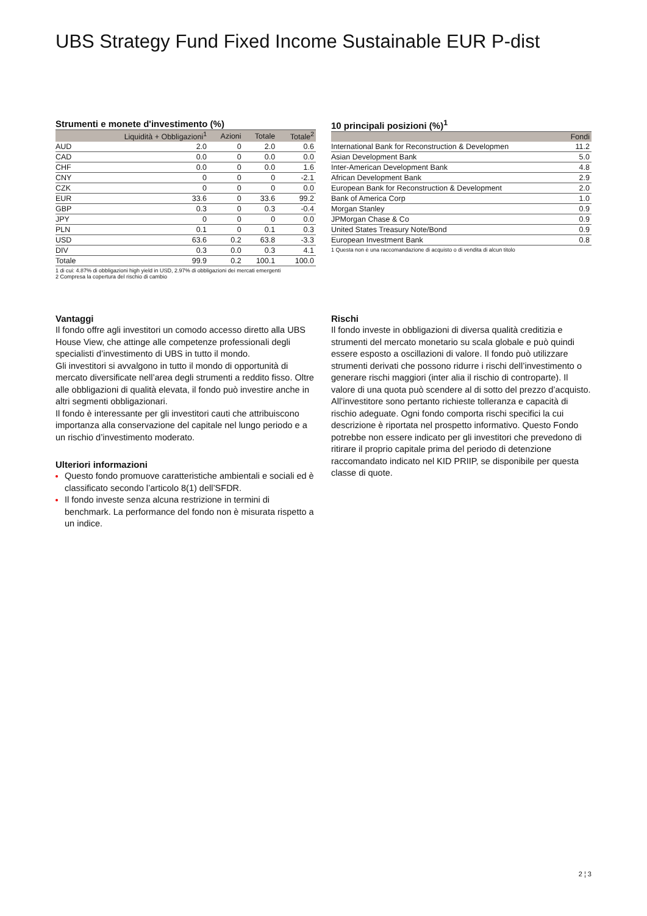UBS Strategy Fund Fixed Income Sustainable EUR P-dist
Strumenti e monete d'investimento (%)
| | Liquidità + Obbligazioni<sup>1</sup> | Azioni | Totale | Totale<sup>2</sup> |
| --- | --- | --- | --- | --- |
| AUD | 2.0 | 0 | 2.0 | 0.6 |
| CAD | 0.0 | 0 | 0.0 | 0.0 |
| CHF | 0.0 | 0 | 0.0 | 1.6 |
| CNY | 0 | 0 | 0 | -2.1 |
| CZK | 0 | 0 | 0 | 0.0 |
| EUR | 33.6 | 0 | 33.6 | 99.2 |
| GBP | 0.3 | 0 | 0.3 | -0.4 |
| JPY | 0 | 0 | 0 | 0.0 |
| PLN | 0.1 | 0 | 0.1 | 0.3 |
| USD | 63.6 | 0.2 | 63.8 | -3.3 |
| DIV | 0.3 | 0.0 | 0.3 | 4.1 |
| Totale | 99.9 | 0.2 | 100.1 | 100.0 |
1 di cui: 4.87% di obbligazioni high yield in USD, 2.97% di obbligazioni dei mercati emergenti
2 Compresa la copertura del rischio di cambio
10 principali posizioni (%)<sup>1</sup>
| | Fondi |
| --- | --- |
| International Bank for Reconstruction & Developmen | 11.2 |
| Asian Development Bank | 5.0 |
| Inter-American Development Bank | 4.8 |
| African Development Bank | 2.9 |
| European Bank for Reconstruction & Development | 2.0 |
| Bank of America Corp | 1.0 |
| Morgan Stanley | 0.9 |
| JPMorgan Chase & Co | 0.9 |
| United States Treasury Note/Bond | 0.9 |
| European Investment Bank | 0.8 |
1 Questa non è una raccomandazione di acquisto o di vendita di alcun titolo
Vantaggi
Il fondo offre agli investitori un comodo accesso diretto alla UBS House View, che attinge alle competenze professionali degli specialisti d’investimento di UBS in tutto il mondo.
Gli investitori si avvalgono in tutto il mondo di opportunità di mercato diversificate nell’area degli strumenti a reddito fisso. Oltre alle obbligazioni di qualità elevata, il fondo può investire anche in altri segmenti obbligazionari.
Il fondo è interessante per gli investitori cauti che attribuiscono importanza alla conservazione del capitale nel lungo periodo e a un rischio d’investimento moderato.
Ulteriori informazioni
Questo fondo promuove caratteristiche ambientali e sociali ed è classificato secondo l’articolo 8(1) dell’SFDR.
Il fondo investe senza alcuna restrizione in termini di benchmark. La performance del fondo non è misurata rispetto a un indice.
Rischi
Il fondo investe in obbligazioni di diversa qualità creditizia e strumenti del mercato monetario su scala globale e può quindi essere esposto a oscillazioni di valore. Il fondo può utilizzare strumenti derivati che possono ridurre i rischi dell’investimento o generare rischi maggiori (inter alia il rischio di controparte). Il valore di una quota può scendere al di sotto del prezzo d’acquisto. All’investitore sono pertanto richieste tolleranza e capacità di rischio adeguate. Ogni fondo comporta rischi specifici la cui descrizione è riportata nel prospetto informativo. Questo Fondo potrebbe non essere indicato per gli investitori che prevedono di ritirare il proprio capitale prima del periodo di detenzione raccomandato indicato nel KID PRIIP, se disponibile per questa classe di quote.
2 ¦ 3